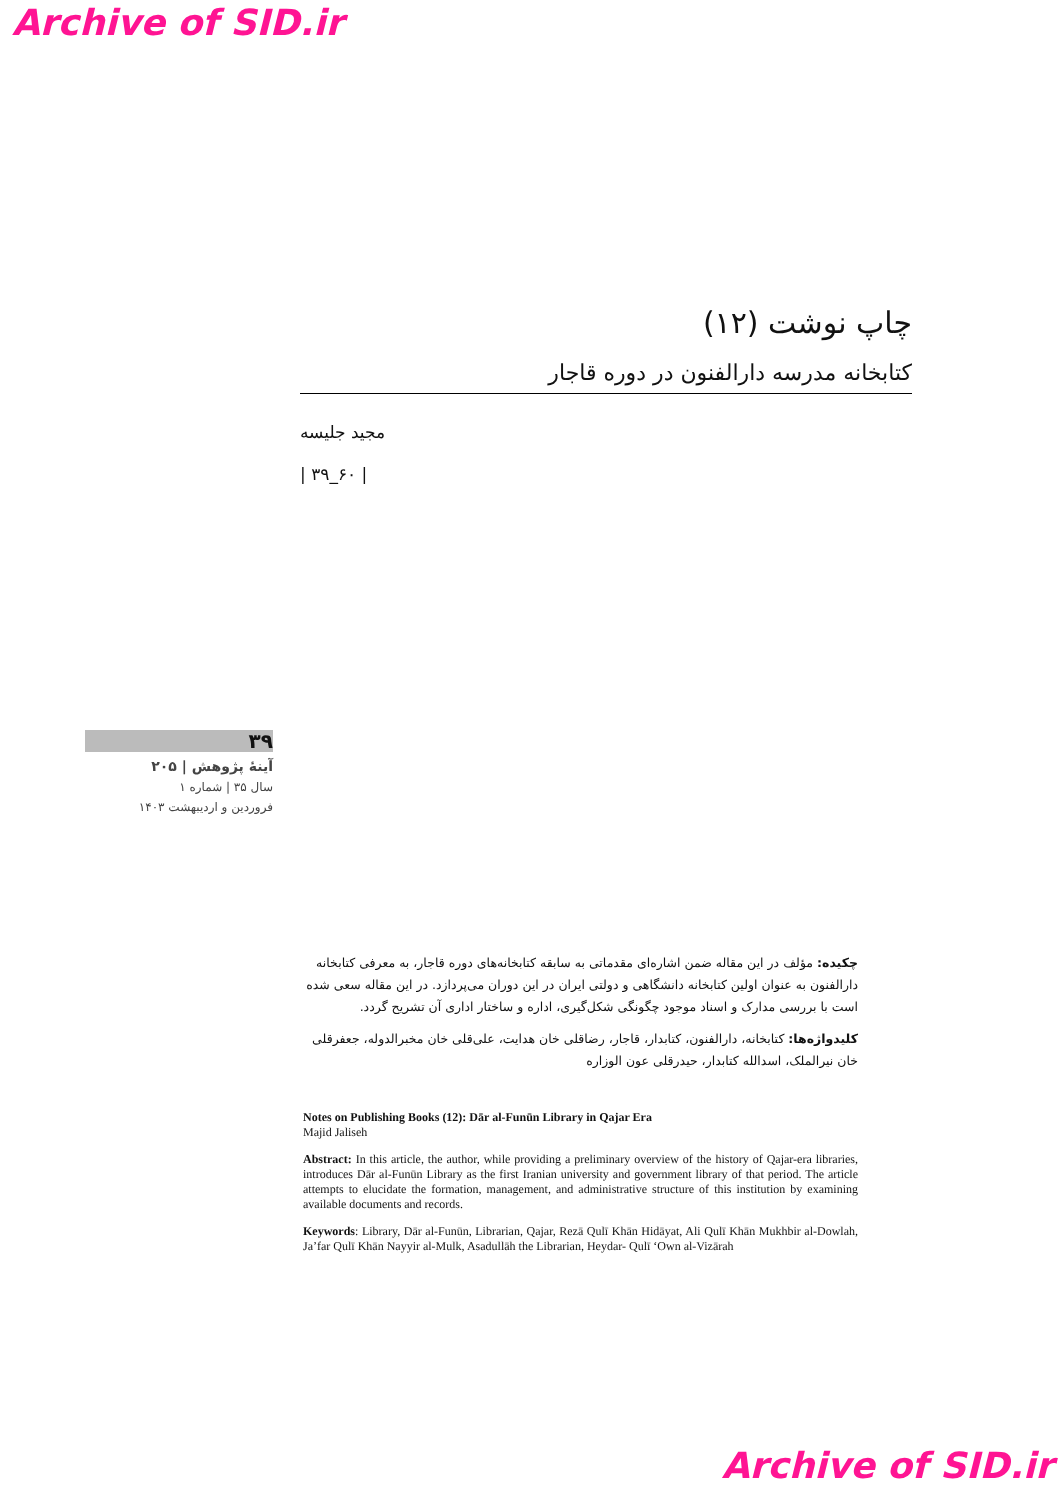Archive of SID.ir
چاپ نوشت (۱۲)
کتابخانه مدرسه دارالفنون در دوره قاجار
مجید جلیسه
| ۳۹_۶۰ |
۳۹
آینهٔ پژوهش | ۲۰۵
سال ۳۵ | شماره ۱
فروردین و اردیبهشت ۱۴۰۳
چکیده: مؤلف در این مقاله ضمن اشاره‌ای مقدماتی به سابقه کتابخانه‌های دوره قاجار، به معرفی کتابخانه دارالفنون به عنوان اولین کتابخانه دانشگاهی و دولتی ایران در این دوران می‌پردازد. در این مقاله سعی شده است با بررسی مدارک و اسناد موجود چگونگی شکل‌گیری، اداره و ساختار اداری آن تشریح گردد.
کلیدواژه‌ها: کتابخانه، دارالفنون، کتابدار، قاجار، رضاقلی خان هدایت، علی‌قلی خان مخبرالدوله، جعفرقلی خان نیرالملک، اسدالله کتابدار، حیدرقلی عون الوزاره
Notes on Publishing Books (12): Dār al-Funūn Library in Qajar Era
Majid Jaliseh
Abstract: In this article, the author, while providing a preliminary overview of the history of Qajar-era libraries, introduces Dār al-Funūn Library as the first Iranian university and government library of that period. The article attempts to elucidate the formation, management, and administrative structure of this institution by examining available documents and records.
Keywords: Library, Dār al-Funūn, Librarian, Qajar, Rezā Qulī Khān Hidāyat, Ali Qulī Khān Mukhbir al-Dowlah, Ja’far Qulī Khān Nayyir al-Mulk, Asadullāh the Librarian, Heydar- Qulī ‘Own al-Vizārah
Archive of SID.ir